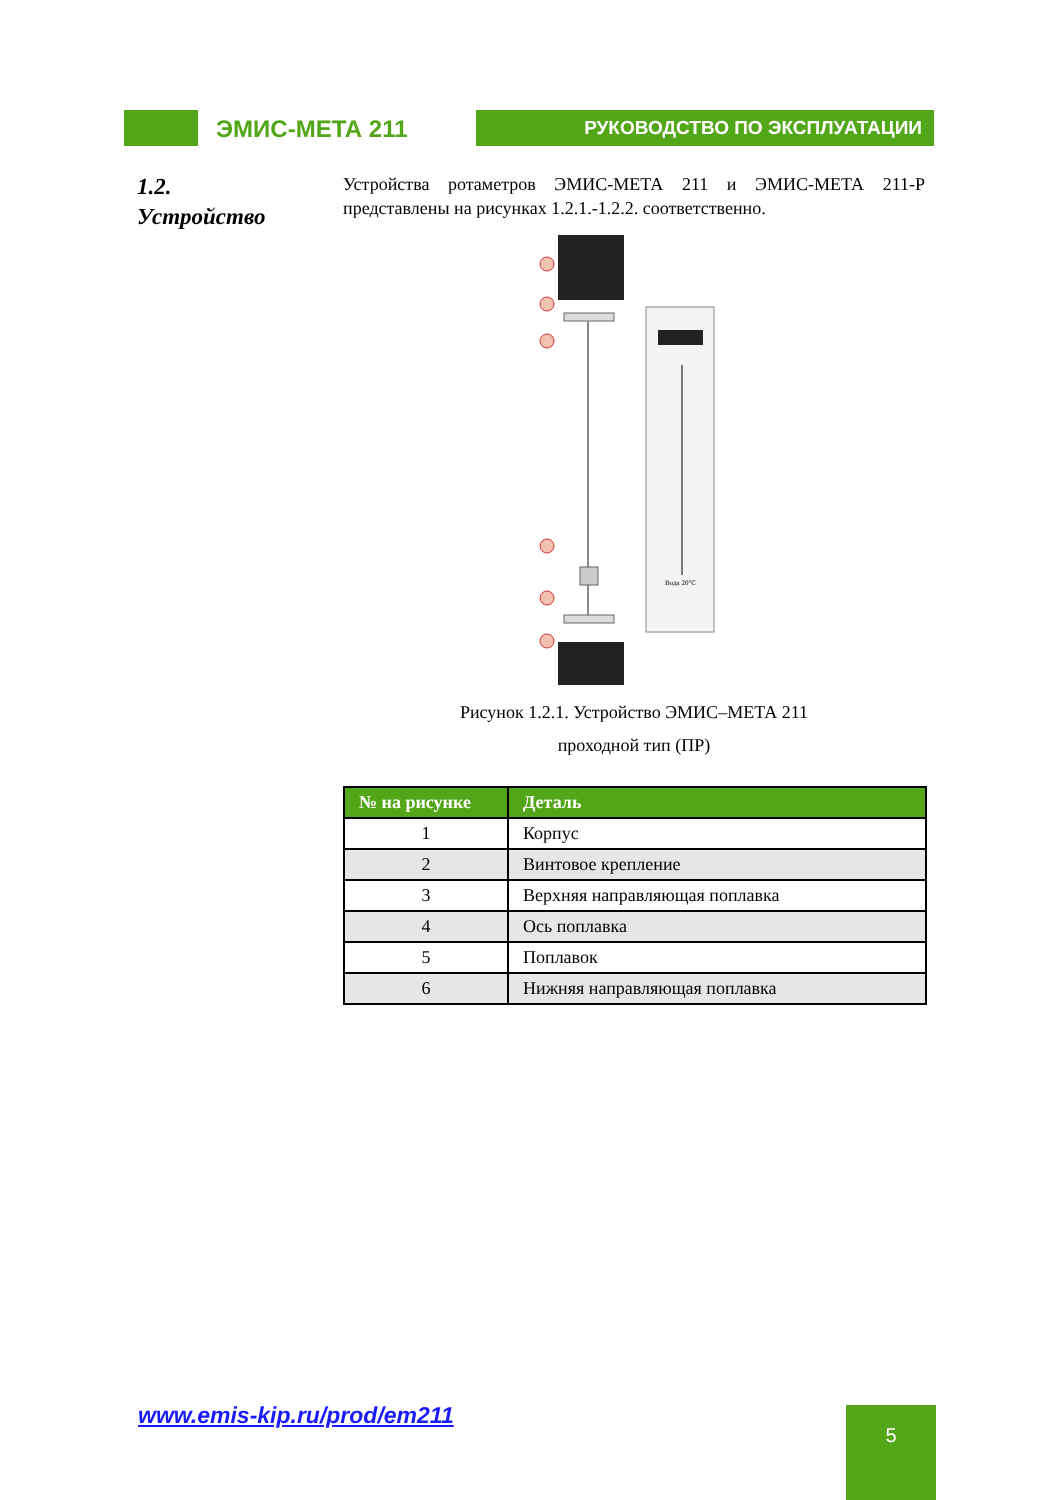ЭМИС-МЕТА 211
РУКОВОДСТВО ПО ЭКСПЛУАТАЦИИ
1.2.
Устройство
Устройства ротаметров ЭМИС-МЕТА 211 и ЭМИС-МЕТА 211-Р представлены на рисунках 1.2.1.-1.2.2. соответственно.
Вода 20°C
Рисунок 1.2.1. Устройство ЭМИС–МЕТА 211
проходной тип (ПР)
| № на рисунке | Деталь |
| --- | --- |
| 1 | Корпус |
| 2 | Винтовое крепление |
| 3 | Верхняя направляющая поплавка |
| 4 | Ось поплавка |
| 5 | Поплавок |
| 6 | Нижняя направляющая поплавка |
www.emis-kip.ru/prod/em211 5